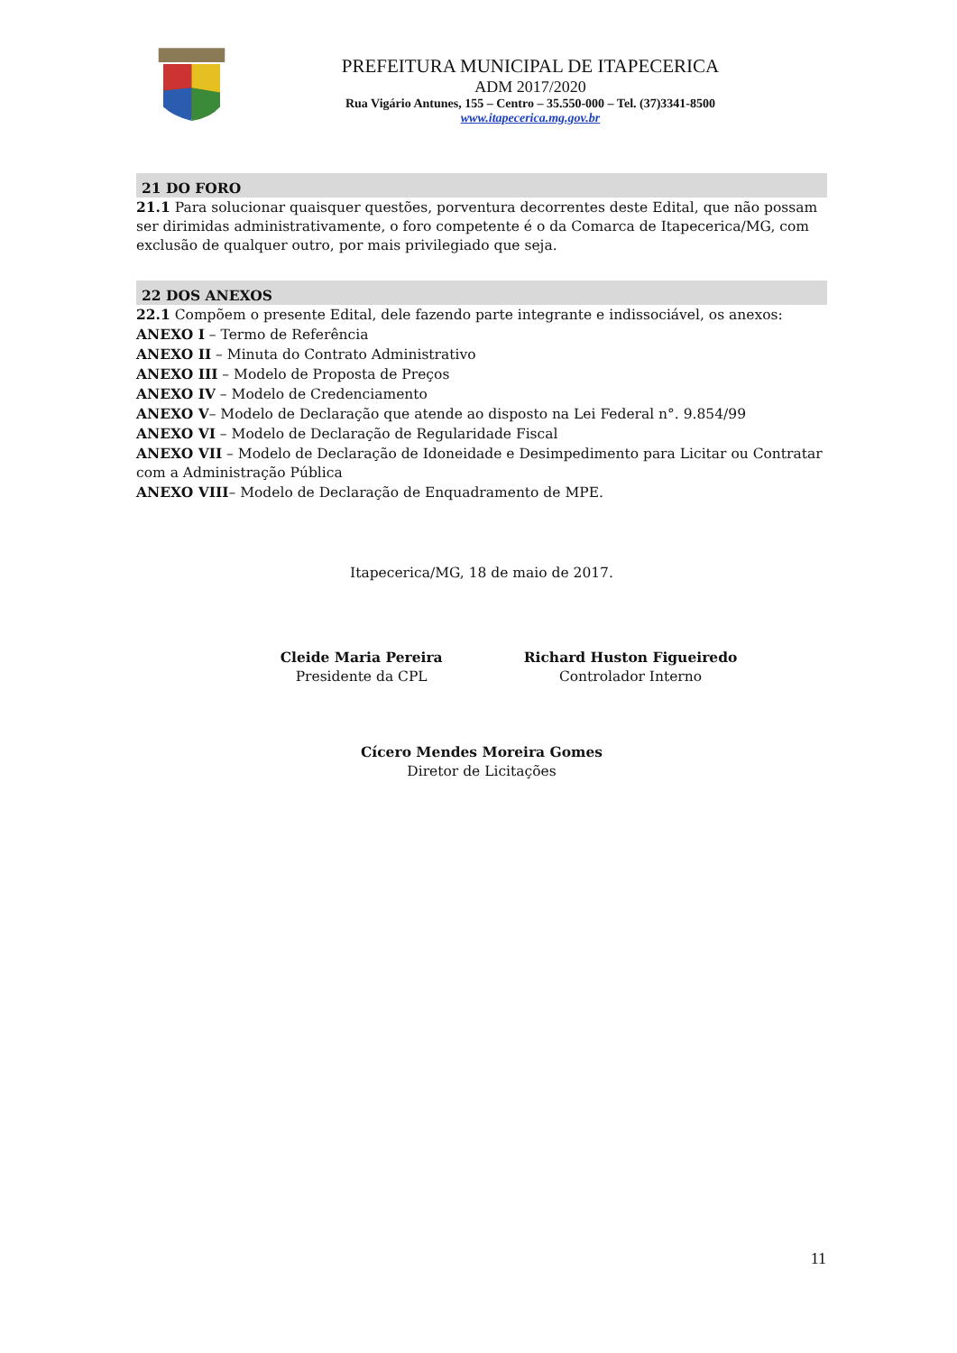PREFEITURA MUNICIPAL DE ITAPECERICA
ADM 2017/2020
Rua Vigário Antunes, 155 – Centro – 35.550-000 – Tel. (37)3341-8500
www.itapecerica.mg.gov.br
21 DO FORO
21.1 Para solucionar quaisquer questões, porventura decorrentes deste Edital, que não possam ser dirimidas administrativamente, o foro competente é o da Comarca de Itapecerica/MG, com exclusão de qualquer outro, por mais privilegiado que seja.
22 DOS ANEXOS
22.1 Compõem o presente Edital, dele fazendo parte integrante e indissociável, os anexos:
ANEXO I – Termo de Referência
ANEXO II – Minuta do Contrato Administrativo
ANEXO III – Modelo de Proposta de Preços
ANEXO IV – Modelo de Credenciamento
ANEXO V– Modelo de Declaração que atende ao disposto na Lei Federal n°. 9.854/99
ANEXO VI – Modelo de Declaração de Regularidade Fiscal
ANEXO VII – Modelo de Declaração de Idoneidade e Desimpedimento para Licitar ou Contratar com a Administração Pública
ANEXO VIII– Modelo de Declaração de Enquadramento de MPE.
Itapecerica/MG, 18 de maio de 2017.
Cleide Maria Pereira
Presidente da CPL
Richard Huston Figueiredo
Controlador Interno
Cícero Mendes Moreira Gomes
Diretor de Licitações
11